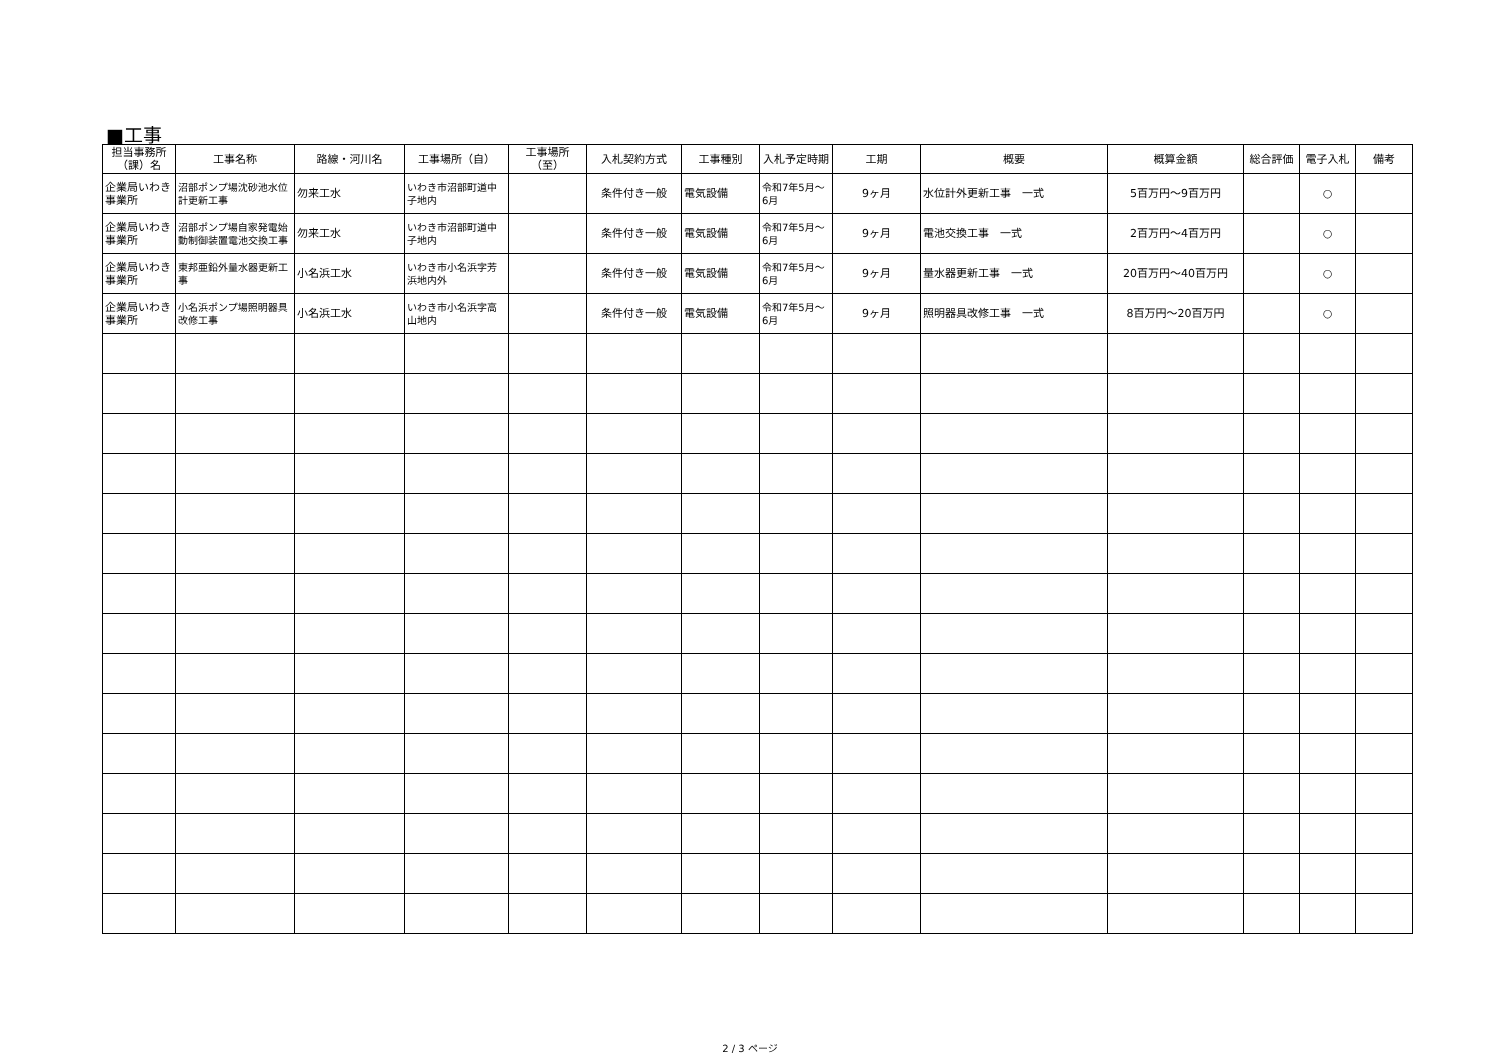■工事
| 担当事務所（課）名 | 工事名称 | 路線・河川名 | 工事場所（自） | 工事場所（至） | 入札契約方式 | 工事種別 | 入札予定時期 | 工期 | 概要 | 概算金額 | 総合評価 | 電子入札 | 備考 |
| --- | --- | --- | --- | --- | --- | --- | --- | --- | --- | --- | --- | --- | --- |
| 企業局いわき事業所 | 沼部ポンプ場沈砂池水位計更新工事 | 勿来工水 | いわき市沼部町道中子地内 | | 条件付き一般 | 電気設備 | 令和7年5月～6月 | 9ヶ月 | 水位計外更新工事 一式 | 5百万円～9百万円 | | ○ | |
| 企業局いわき事業所 | 沼部ポンプ場自家発電始動制御装置電池交換工事 | 勿来工水 | いわき市沼部町道中子地内 | | 条件付き一般 | 電気設備 | 令和7年5月～6月 | 9ヶ月 | 電池交換工事 一式 | 2百万円～4百万円 | | ○ | |
| 企業局いわき事業所 | 東邦亜鉛外量水器更新工事 | 小名浜工水 | いわき市小名浜字芳浜地内外 | | 条件付き一般 | 電気設備 | 令和7年5月～6月 | 9ヶ月 | 量水器更新工事 一式 | 20百万円～40百万円 | | ○ | |
| 企業局いわき事業所 | 小名浜ポンプ場照明器具改修工事 | 小名浜工水 | いわき市小名浜字高山地内 | | 条件付き一般 | 電気設備 | 令和7年5月～6月 | 9ヶ月 | 照明器具改修工事 一式 | 8百万円～20百万円 | | ○ | |
2 / 3 ページ